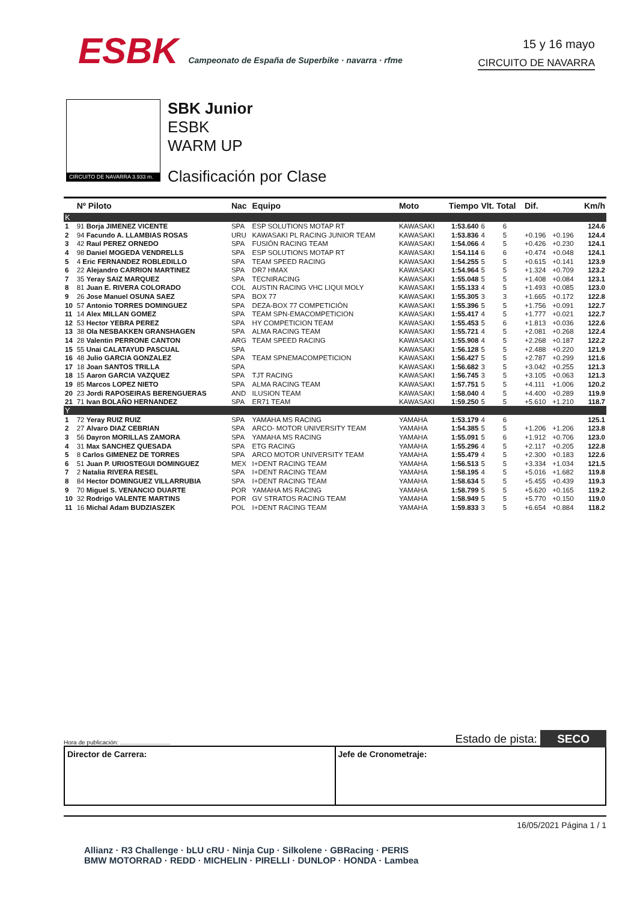ESBK Campeonato de España de Superbike · navarra · rfme
15 y 16 mayo
CIRCUITO DE NAVARRA
CIRCUITO DE NAVARRA 3.933 m.
SBK Junior
ESBK
WARM UP
Clasificación por Clase
| | Nº Piloto | Nac | Equipo | Moto | Tiempo | Vlt. Total | | Dif. | | Km/h |
| --- | --- | --- | --- | --- | --- | --- | --- | --- | --- | --- |
| K | | | | | | | | | | |
| 1 | 91 Borja JIMENEZ VICENTE | SPA | ESP SOLUTIONS MOTAP RT | KAWASAKI | 1:53.640 | 6 | 6 | | | 124.6 |
| 2 | 94 Facundo A. LLAMBIAS ROSAS | URU | KAWASAKI PL RACING JUNIOR TEAM | KAWASAKI | 1:53.836 | 4 | 5 | +0.196 | +0.196 | 124.4 |
| 3 | 42 Raul PEREZ ORNEDO | SPA | FUSIÓN RACING TEAM | KAWASAKI | 1:54.066 | 4 | 5 | +0.426 | +0.230 | 124.1 |
| 4 | 98 Daniel MOGEDA VENDRELLS | SPA | ESP SOLUTIONS MOTAP RT | KAWASAKI | 1:54.114 | 6 | 6 | +0.474 | +0.048 | 124.1 |
| 5 | 4 Eric FERNANDEZ ROBLEDILLO | SPA | TEAM SPEED RACING | KAWASAKI | 1:54.255 | 5 | 5 | +0.615 | +0.141 | 123.9 |
| 6 | 22 Alejandro CARRION MARTINEZ | SPA | DR7 HMAX | KAWASAKI | 1:54.964 | 5 | 5 | +1.324 | +0.709 | 123.2 |
| 7 | 35 Yeray SAIZ MARQUEZ | SPA | TECNIRACING | KAWASAKI | 1:55.048 | 5 | 5 | +1.408 | +0.084 | 123.1 |
| 8 | 81 Juan E. RIVERA COLORADO | COL | AUSTIN RACING VHC LIQUI MOLY | KAWASAKI | 1:55.133 | 4 | 5 | +1.493 | +0.085 | 123.0 |
| 9 | 26 Jose Manuel OSUNA SAEZ | SPA | BOX 77 | KAWASAKI | 1:55.305 | 3 | 3 | +1.665 | +0.172 | 122.8 |
| 10 | 57 Antonio TORRES DOMINGUEZ | SPA | DEZA-BOX 77 COMPETICIÓN | KAWASAKI | 1:55.396 | 5 | 5 | +1.756 | +0.091 | 122.7 |
| 11 | 14 Alex MILLAN GOMEZ | SPA | TEAM SPN-EMACOMPETICION | KAWASAKI | 1:55.417 | 4 | 5 | +1.777 | +0.021 | 122.7 |
| 12 | 53 Hector YEBRA PEREZ | SPA | HY COMPETICION TEAM | KAWASAKI | 1:55.453 | 5 | 6 | +1.813 | +0.036 | 122.6 |
| 13 | 38 Ola NESBAKKEN GRANSHAGEN | SPA | ALMA RACING TEAM | KAWASAKI | 1:55.721 | 4 | 5 | +2.081 | +0.268 | 122.4 |
| 14 | 28 Valentin PERRONE CANTON | ARG | TEAM SPEED RACING | KAWASAKI | 1:55.908 | 4 | 5 | +2.268 | +0.187 | 122.2 |
| 15 | 55 Unai CALATAYUD PASCUAL | SPA | | KAWASAKI | 1:56.128 | 5 | 5 | +2.488 | +0.220 | 121.9 |
| 16 | 48 Julio GARCIA GONZALEZ | SPA | TEAM SPNEMACOMPETICION | KAWASAKI | 1:56.427 | 5 | 5 | +2.787 | +0.299 | 121.6 |
| 17 | 18 Joan SANTOS TRILLA | SPA | | KAWASAKI | 1:56.682 | 3 | 5 | +3.042 | +0.255 | 121.3 |
| 18 | 15 Aaron GARCIA VAZQUEZ | SPA | TJT RACING | KAWASAKI | 1:56.745 | 3 | 5 | +3.105 | +0.063 | 121.3 |
| 19 | 85 Marcos LOPEZ NIETO | SPA | ALMA RACING TEAM | KAWASAKI | 1:57.751 | 5 | 5 | +4.111 | +1.006 | 120.2 |
| 20 | 23 Jordi RAPOSEIRAS BERENGUERAS | AND | ILUSION TEAM | KAWASAKI | 1:58.040 | 4 | 5 | +4.400 | +0.289 | 119.9 |
| 21 | 71 Ivan BOLAÑO HERNANDEZ | SPA | ER71 TEAM | KAWASAKI | 1:59.250 | 5 | 5 | +5.610 | +1.210 | 118.7 |
| Y | | | | | | | | | | |
| 1 | 72 Yeray RUIZ RUIZ | SPA | YAMAHA MS RACING | YAMAHA | 1:53.179 | 4 | 6 | | | 125.1 |
| 2 | 27 Alvaro DIAZ CEBRIAN | SPA | ARCO- MOTOR UNIVERSITY TEAM | YAMAHA | 1:54.385 | 5 | 5 | +1.206 | +1.206 | 123.8 |
| 3 | 56 Dayron MORILLAS ZAMORA | SPA | YAMAHA MS RACING | YAMAHA | 1:55.091 | 5 | 6 | +1.912 | +0.706 | 123.0 |
| 4 | 31 Max SANCHEZ QUESADA | SPA | ETG RACING | YAMAHA | 1:55.296 | 4 | 5 | +2.117 | +0.205 | 122.8 |
| 5 | 8 Carlos GIMENEZ DE TORRES | SPA | ARCO MOTOR UNIVERSITY TEAM | YAMAHA | 1:55.479 | 4 | 5 | +2.300 | +0.183 | 122.6 |
| 6 | 51 Juan P. URIOSTEGUI DOMINGUEZ | MEX | I+DENT RACING TEAM | YAMAHA | 1:56.513 | 5 | 5 | +3.334 | +1.034 | 121.5 |
| 7 | 2 Natalia RIVERA RESEL | SPA | I+DENT RACING TEAM | YAMAHA | 1:58.195 | 4 | 5 | +5.016 | +1.682 | 119.8 |
| 8 | 84 Hector DOMINGUEZ VILLARRUBIA | SPA | I+DENT RACING TEAM | YAMAHA | 1:58.634 | 5 | 5 | +5.455 | +0.439 | 119.3 |
| 9 | 70 Miguel S. VENANCIO DUARTE | POR | YAMAHA MS RACING | YAMAHA | 1:58.799 | 5 | 5 | +5.620 | +0.165 | 119.2 |
| 10 | 32 Rodrigo VALENTE MARTINS | POR | GV STRATOS RACING TEAM | YAMAHA | 1:58.949 | 5 | 5 | +5.770 | +0.150 | 119.0 |
| 11 | 16 Michal Adam BUDZIASZEK | POL | I+DENT RACING TEAM | YAMAHA | 1:59.833 | 3 | 5 | +6.654 | +0.884 | 118.2 |
Hora de publicación: .............................. Estado de pista: SECO
Director de Carrera: Jefe de Cronometraje:
16/05/2021 Página 1 / 1
Allianz · R3 Challenge · bLU cRU · Ninja Cup · Silkolene · GBRacing · PERIS
BMW MOTORRAD · REDD · MICHELIN · PIRELLI · DUNLOP · HONDA · Lambea